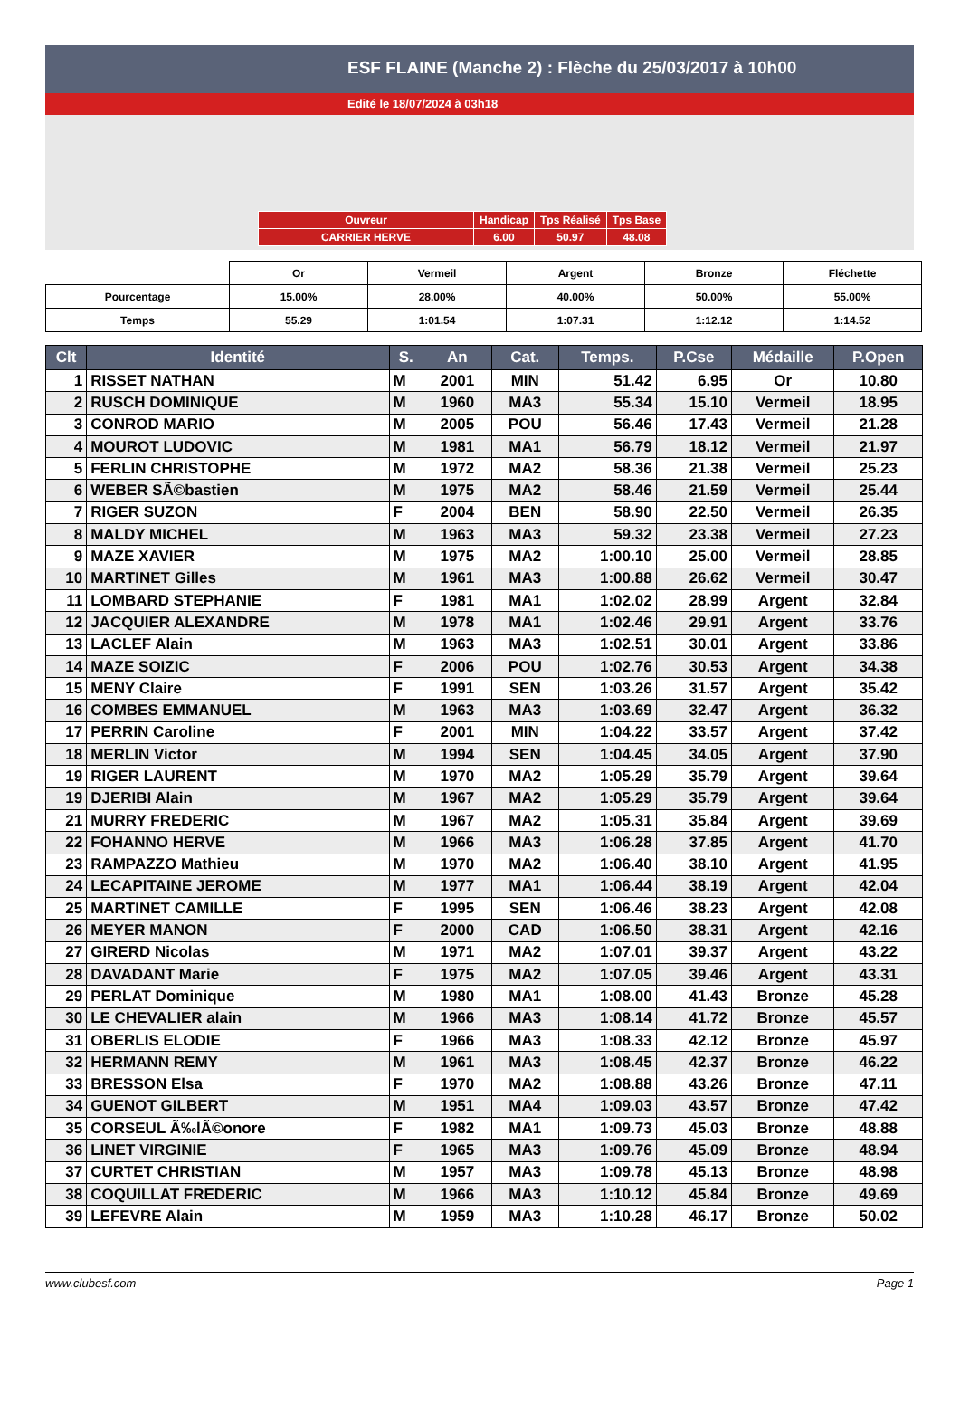ESF FLAINE (Manche 2) : Flèche du 25/03/2017 à 10h00
Edité le 18/07/2024 à 03h18
| Ouvreur | Handicap | Tps Réalisé | Tps Base |
| CARRIER HERVE | 6.00 | 50.97 | 48.08 |
| | Or | Vermeil | Argent | Bronze | Fléchette |
| Pourcentage | 15.00% | 28.00% | 40.00% | 50.00% | 55.00% |
| Temps | 55.29 | 1:01.54 | 1:07.31 | 1:12.12 | 1:14.52 |
| Clt | Identité | S. | An | Cat. | Temps. | P.Cse | Médaille | P.Open |
| --- | --- | --- | --- | --- | --- | --- | --- | --- |
| 1 | RISSET NATHAN | M | 2001 | MIN | 51.42 | 6.95 | Or | 10.80 |
| 2 | RUSCH DOMINIQUE | M | 1960 | MA3 | 55.34 | 15.10 | Vermeil | 18.95 |
| 3 | CONROD MARIO | M | 2005 | POU | 56.46 | 17.43 | Vermeil | 21.28 |
| 4 | MOUROT LUDOVIC | M | 1981 | MA1 | 56.79 | 18.12 | Vermeil | 21.97 |
| 5 | FERLIN CHRISTOPHE | M | 1972 | MA2 | 58.36 | 21.38 | Vermeil | 25.23 |
| 6 | WEBER SÃ©bastien | M | 1975 | MA2 | 58.46 | 21.59 | Vermeil | 25.44 |
| 7 | RIGER SUZON | F | 2004 | BEN | 58.90 | 22.50 | Vermeil | 26.35 |
| 8 | MALDY MICHEL | M | 1963 | MA3 | 59.32 | 23.38 | Vermeil | 27.23 |
| 9 | MAZE XAVIER | M | 1975 | MA2 | 1:00.10 | 25.00 | Vermeil | 28.85 |
| 10 | MARTINET Gilles | M | 1961 | MA3 | 1:00.88 | 26.62 | Vermeil | 30.47 |
| 11 | LOMBARD STEPHANIE | F | 1981 | MA1 | 1:02.02 | 28.99 | Argent | 32.84 |
| 12 | JACQUIER ALEXANDRE | M | 1978 | MA1 | 1:02.46 | 29.91 | Argent | 33.76 |
| 13 | LACLEF Alain | M | 1963 | MA3 | 1:02.51 | 30.01 | Argent | 33.86 |
| 14 | MAZE SOIZIC | F | 2006 | POU | 1:02.76 | 30.53 | Argent | 34.38 |
| 15 | MENY Claire | F | 1991 | SEN | 1:03.26 | 31.57 | Argent | 35.42 |
| 16 | COMBES EMMANUEL | M | 1963 | MA3 | 1:03.69 | 32.47 | Argent | 36.32 |
| 17 | PERRIN Caroline | F | 2001 | MIN | 1:04.22 | 33.57 | Argent | 37.42 |
| 18 | MERLIN Victor | M | 1994 | SEN | 1:04.45 | 34.05 | Argent | 37.90 |
| 19 | RIGER LAURENT | M | 1970 | MA2 | 1:05.29 | 35.79 | Argent | 39.64 |
| 19 | DJERIBI Alain | M | 1967 | MA2 | 1:05.29 | 35.79 | Argent | 39.64 |
| 21 | MURRY FREDERIC | M | 1967 | MA2 | 1:05.31 | 35.84 | Argent | 39.69 |
| 22 | FOHANNO HERVE | M | 1966 | MA3 | 1:06.28 | 37.85 | Argent | 41.70 |
| 23 | RAMPAZZO Mathieu | M | 1970 | MA2 | 1:06.40 | 38.10 | Argent | 41.95 |
| 24 | LECAPITAINE JEROME | M | 1977 | MA1 | 1:06.44 | 38.19 | Argent | 42.04 |
| 25 | MARTINET CAMILLE | F | 1995 | SEN | 1:06.46 | 38.23 | Argent | 42.08 |
| 26 | MEYER MANON | F | 2000 | CAD | 1:06.50 | 38.31 | Argent | 42.16 |
| 27 | GIRERD Nicolas | M | 1971 | MA2 | 1:07.01 | 39.37 | Argent | 43.22 |
| 28 | DAVADANT Marie | F | 1975 | MA2 | 1:07.05 | 39.46 | Argent | 43.31 |
| 29 | PERLAT Dominique | M | 1980 | MA1 | 1:08.00 | 41.43 | Bronze | 45.28 |
| 30 | LE CHEVALIER alain | M | 1966 | MA3 | 1:08.14 | 41.72 | Bronze | 45.57 |
| 31 | OBERLIS ELODIE | F | 1966 | MA3 | 1:08.33 | 42.12 | Bronze | 45.97 |
| 32 | HERMANN REMY | M | 1961 | MA3 | 1:08.45 | 42.37 | Bronze | 46.22 |
| 33 | BRESSON Elsa | F | 1970 | MA2 | 1:08.88 | 43.26 | Bronze | 47.11 |
| 34 | GUENOT GILBERT | M | 1951 | MA4 | 1:09.03 | 43.57 | Bronze | 47.42 |
| 35 | CORSEUL Ã‰lÃ©onore | F | 1982 | MA1 | 1:09.73 | 45.03 | Bronze | 48.88 |
| 36 | LINET VIRGINIE | F | 1965 | MA3 | 1:09.76 | 45.09 | Bronze | 48.94 |
| 37 | CURTET CHRISTIAN | M | 1957 | MA3 | 1:09.78 | 45.13 | Bronze | 48.98 |
| 38 | COQUILLAT FREDERIC | M | 1966 | MA3 | 1:10.12 | 45.84 | Bronze | 49.69 |
| 39 | LEFEVRE Alain | M | 1959 | MA3 | 1:10.28 | 46.17 | Bronze | 50.02 |
www.clubesf.com Page 1